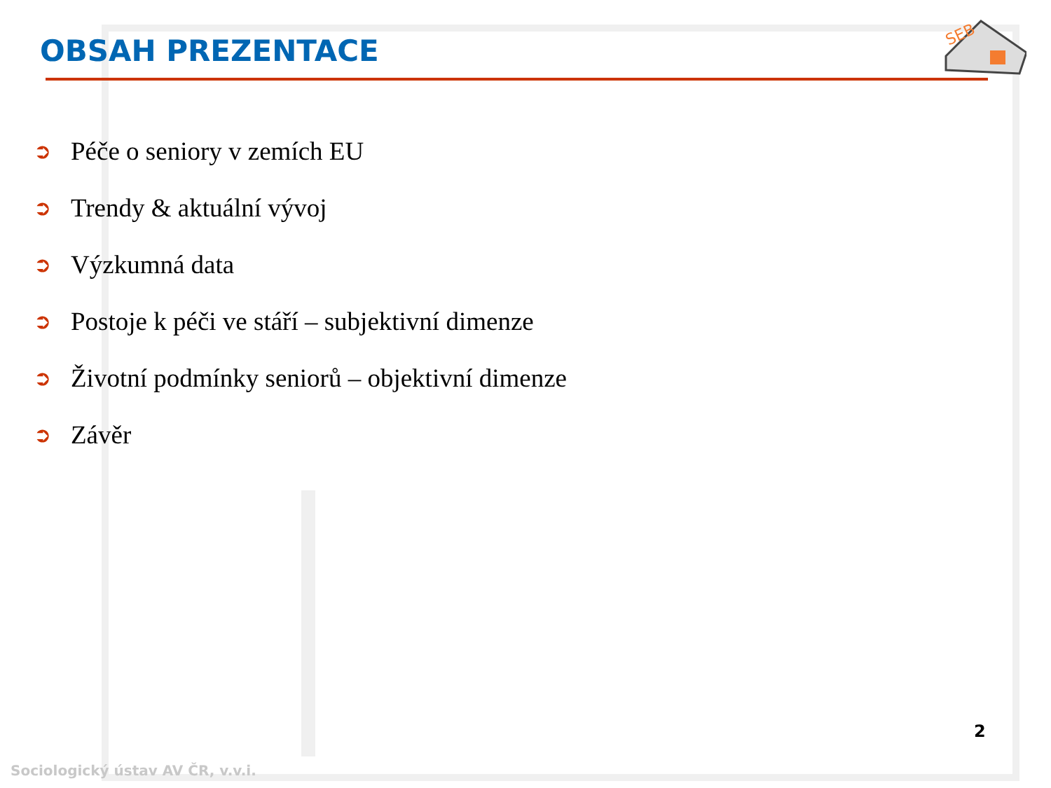OBSAH PREZENTACE
SEB
➲ Péče o seniory v zemích EU
➲ Trendy & aktuální vývoj
➲ Výzkumná data
➲ Postoje k péči ve stáří – subjektivní dimenze
➲ Životní podmínky seniorů – objektivní dimenze
➲ Závěr
2
Sociologický ústav AV ČR, v.v.i.